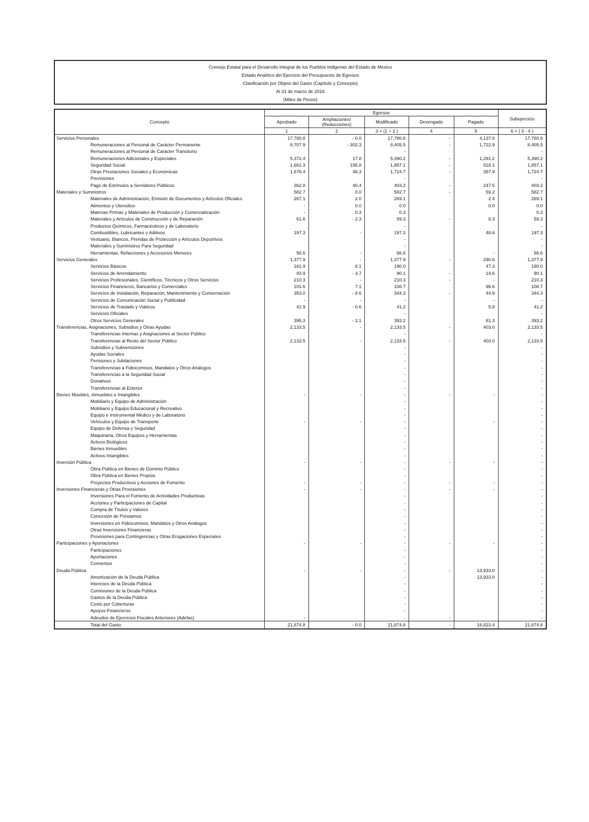Consejo Estatal para el Desarrollo Integral de los Pueblos Indigenas del Estado de Mexico
Estado Analítico del Ejercicio del Presupuesto de Egresos
Clasificación por Objeto del Gasto (Capítulo y Concepto)
Al 31 de marzo de 2016
(Miles de Pesos)
| Concepto | Egresos | | | | | Subejercicio |
| --- | --- | --- | --- | --- | --- | --- |
| | Aprobado | Ampliaciones/ (Reducciones) | Modificado | Devengado | Pagado | |
| | 1 | 2 | 3 = (1 + 2 ) | 4 | 5 | 6 = ( 3 - 4 ) |
| Servicios Personales | 17,780.8 | - 0.0 | 17,780.8 | - | 4,137.6 | 17,780.8 |
| Remuneraciones al Personal de Carácter Permanente | 8,707.9 | - 302.3 | 8,405.5 | - | 1,722.9 | 8,405.5 |
| Remuneraciones al Personal de Carácter Transitorio | | | - | | | - |
| Remuneraciones Adicionales y Especiales | 5,372.4 | 17.8 | 5,390.2 | - | 1,291.2 | 5,390.2 |
| Seguridad Social | 1,661.3 | 195.8 | 1,857.1 | - | 518.1 | 1,857.1 |
| Otras Prestaciones Sociales y Económicas | 1,676.4 | 48.3 | 1,724.7 | - | 357.9 | 1,724.7 |
| Previsiones | | | - | | | - |
| Pago de Estímulos a Servidores Públicos | 362.8 | 40.4 | 403.2 | - | 247.5 | 403.2 |
| Materiales y Suministros | 582.7 | 0.0 | 582.7 | - | 59.2 | 582.7 |
| Materiales de Administración, Emisión de Documentos y Artículos Oficiales | 267.1 | 2.0 | 269.1 | | 2.4 | 269.1 |
| Alimentos y Utensilios | - | 0.0 | 0.0 | | 0.0 | 0.0 |
| Materias Primas y Materiales de Producción y Comercialización | - | 0.3 | 0.3 | | | 0.3 |
| Materiales y Artículos de Construcción y de Reparación | 61.6 | - 2.3 | 59.3 | - | 8.3 | 59.3 |
| Productos Químicos, Farmacéuticos y de Laboratorio | | | - | | | - |
| Combustibles, Lubricantes y Aditivos | 197.3 | - | 197.3 | | 48.6 | 197.3 |
| Vestuario, Blancos, Prendas de Protección y Artículos Deportivos | | | - | | | - |
| Materiales y Suministros Para Seguridad | | | - | | | - |
| Herramientas, Refacciones y Accesorios Menores | 56.6 | - | 56.6 | | - | 56.6 |
| Servicios Generales | 1,377.9 | - | 1,377.9 | - | 290.6 | 1,377.9 |
| Servicios Básicos | 181.9 | 8.1 | 190.0 | | 47.3 | 190.0 |
| Servicios de Arrendamiento | 93.9 | - 3.7 | 90.1 | - | 14.6 | 90.1 |
| Servicios Profesionales, Científicos, Técnicos y Otros Servicios | 210.3 | - | 210.3 | - | - | 210.3 |
| Servicios Financieros, Bancarios y Comerciales | 101.6 | 7.1 | 108.7 | | 96.6 | 108.7 |
| Servicios de Instalación, Reparación, Mantenimiento y Conservación | 353.0 | - 8.6 | 344.3 | - | 44.9 | 344.3 |
| Servicios de Comunicación Social y Publicidad | - | - | - | | - | - |
| Servicios de Traslado y Viáticos | 41.9 | - 0.6 | 41.2 | | 5.8 | 41.2 |
| Servicios Oficiales | | | - | | | - |
| Otros Servicios Generales | 395.3 | - 2.1 | 393.2 | | 81.3 | 393.2 |
| Transferencias, Asignaciones, Subsidios y Otras Ayudas | 2,133.5 | - | 2,133.5 | - | 403.0 | 2,133.5 |
| Transferencias Internas y Asignaciones al Sector Público | | | - | | | - |
| Transferencias al Resto del Sector Público | 2,133.5 | - | 2,133.5 | - | 403.0 | 2,133.5 |
| Subsidios y Subvenciones | | | - | | | - |
| Ayudas Sociales | | | - | | | - |
| Pensiones y Jubilaciones | | | - | | | - |
| Transferencias a Fideicomisos, Mandatos y Otros Análogos | | | - | | | - |
| Transferencias a la Seguridad Social | | | - | | | - |
| Donativos | | | - | | | - |
| Transferencias al Exterior | | | - | | | - |
| Bienes Muebles, Inmuebles e Intangibles | - | - | - | - | - | - |
| Mobiliario y Equipo de Administración | | | - | | | - |
| Mobiliario y Equipo Educacional y Recreativo | | | - | | | - |
| Equipo e Instrumental Médico y de Laboratorio | | | - | | | - |
| Vehículos y Equipo de Transporte | - | - | - | | - | - |
| Equipo de Defensa y Seguridad | | | - | | | - |
| Maquinaria, Otros Equipos y Herramientas | | | - | | | - |
| Activos Biológicos | | | - | | | - |
| Bienes Inmuebles | | | - | | | - |
| Activos Intangibles | | | - | | | - |
| Inversión Pública | - | - | - | - | - | - |
| Obra Pública en Bienes de Dominio Público | | | - | | | - |
| Obra Pública en Bienes Propios | | | - | | | - |
| Proyectos Productivos y Acciones de Fomento | - | - | - | - | - | - |
| Inversiones Financieras y Otras Provisiones | - | - | - | - | - | - |
| Inversiones Para el Fomento de Actividades Productivas | | | - | | | - |
| Acciones y Participaciones de Capital | | | - | | | - |
| Compra de Títulos y Valores | | | - | | | - |
| Concesión de Préstamos | | | - | | | - |
| Inversiones en Fideicomisos, Mandatos y Otros Análogos | | | - | | | - |
| Otras Inversiones Financieras | | | - | | | - |
| Provisiones para Contingencias y Otras Erogaciones Especiales | | | - | | | - |
| Participaciones y Aportaciones | - | - | - | - | - | - |
| Participaciones | | | - | | | - |
| Aportaciones | | | - | | | - |
| Convenios | | | - | | | - |
| Deuda Pública | - | - | - | - | 13,933.0 | - |
| Amortización de la Deuda Pública | | | - | | 13,933.0 | - |
| Intereses de la Deuda Pública | | | - | | | - |
| Comisiones de la Deuda Pública | | | - | | | - |
| Gastos de la Deuda Pública | | | - | | | - |
| Costo por Coberturas | | | - | | | - |
| Apoyos Financieros | | | - | | | - |
| Adeudos de Ejercicios Fiscales Anteriores (Adefas) | - | | - | - | | - |
| Total del Gasto | 21,874.8 | - 0.0 | 21,874.8 | - | 18,823.4 | 21,874.8 |